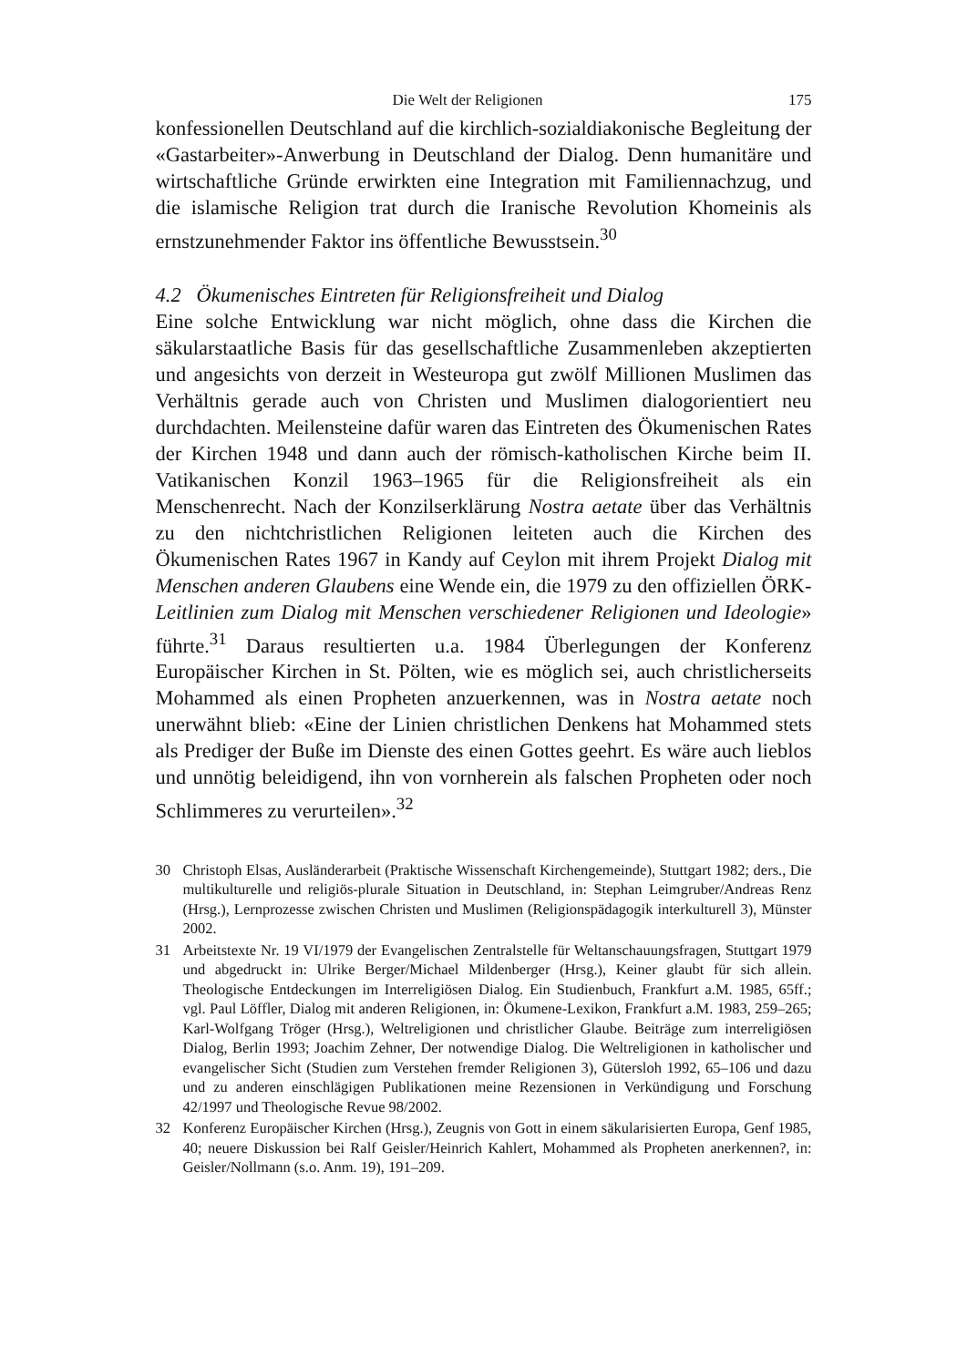Die Welt der Religionen 175
konfessionellen Deutschland auf die kirchlich-sozialdiakonische Begleitung der «Gastarbeiter»-Anwerbung in Deutschland der Dialog. Denn humanitäre und wirtschaftliche Gründe erwirkten eine Integration mit Familiennachzug, und die islamische Religion trat durch die Iranische Revolution Khomeinis als ernstzunehmender Faktor ins öffentliche Bewusstsein.<sup>30</sup>
4.2 Ökumenisches Eintreten für Religionsfreiheit und Dialog
Eine solche Entwicklung war nicht möglich, ohne dass die Kirchen die säkularstaatliche Basis für das gesellschaftliche Zusammenleben akzeptierten und angesichts von derzeit in Westeuropa gut zwölf Millionen Muslimen das Verhältnis gerade auch von Christen und Muslimen dialogorientiert neu durchdachten. Meilensteine dafür waren das Eintreten des Ökumenischen Rates der Kirchen 1948 und dann auch der römisch-katholischen Kirche beim II. Vatikanischen Konzil 1963–1965 für die Religionsfreiheit als ein Menschenrecht. Nach der Konzilserklärung Nostra aetate über das Verhältnis zu den nichtchristlichen Religionen leiteten auch die Kirchen des Ökumenischen Rates 1967 in Kandy auf Ceylon mit ihrem Projekt Dialog mit Menschen anderen Glaubens eine Wende ein, die 1979 zu den offiziellen ÖRK-Leitlinien zum Dialog mit Menschen verschiedener Religionen und Ideologie» führte.<sup>31</sup> Daraus resultierten u.a. 1984 Überlegungen der Konferenz Europäischer Kirchen in St. Pölten, wie es möglich sei, auch christlicherseits Mohammed als einen Propheten anzuerkennen, was in Nostra aetate noch unerwähnt blieb: «Eine der Linien christlichen Denkens hat Mohammed stets als Prediger der Buße im Dienste des einen Gottes geehrt. Es wäre auch lieblos und unnötig beleidigend, ihn von vornherein als falschen Propheten oder noch Schlimmeres zu verurteilen».<sup>32</sup>
30 Christoph Elsas, Ausländerarbeit (Praktische Wissenschaft Kirchengemeinde), Stuttgart 1982; ders., Die multikulturelle und religiös-plurale Situation in Deutschland, in: Stephan Leimgruber/Andreas Renz (Hrsg.), Lernprozesse zwischen Christen und Muslimen (Religionspädagogik interkulturell 3), Münster 2002.
31 Arbeitstexte Nr. 19 VI/1979 der Evangelischen Zentralstelle für Weltanschauungsfragen, Stuttgart 1979 und abgedruckt in: Ulrike Berger/Michael Mildenberger (Hrsg.), Keiner glaubt für sich allein. Theologische Entdeckungen im Interreligiösen Dialog. Ein Studienbuch, Frankfurt a.M. 1985, 65ff.; vgl. Paul Löffler, Dialog mit anderen Religionen, in: Ökumene-Lexikon, Frankfurt a.M. 1983, 259–265; Karl-Wolfgang Tröger (Hrsg.), Weltreligionen und christlicher Glaube. Beiträge zum interreligiösen Dialog, Berlin 1993; Joachim Zehner, Der notwendige Dialog. Die Weltreligionen in katholischer und evangelischer Sicht (Studien zum Verstehen fremder Religionen 3), Gütersloh 1992, 65–106 und dazu und zu anderen einschlägigen Publikationen meine Rezensionen in Verkündigung und Forschung 42/1997 und Theologische Revue 98/2002.
32 Konferenz Europäischer Kirchen (Hrsg.), Zeugnis von Gott in einem säkularisierten Europa, Genf 1985, 40; neuere Diskussion bei Ralf Geisler/Heinrich Kahlert, Mohammed als Propheten anerkennen?, in: Geisler/Nollmann (s.o. Anm. 19), 191–209.